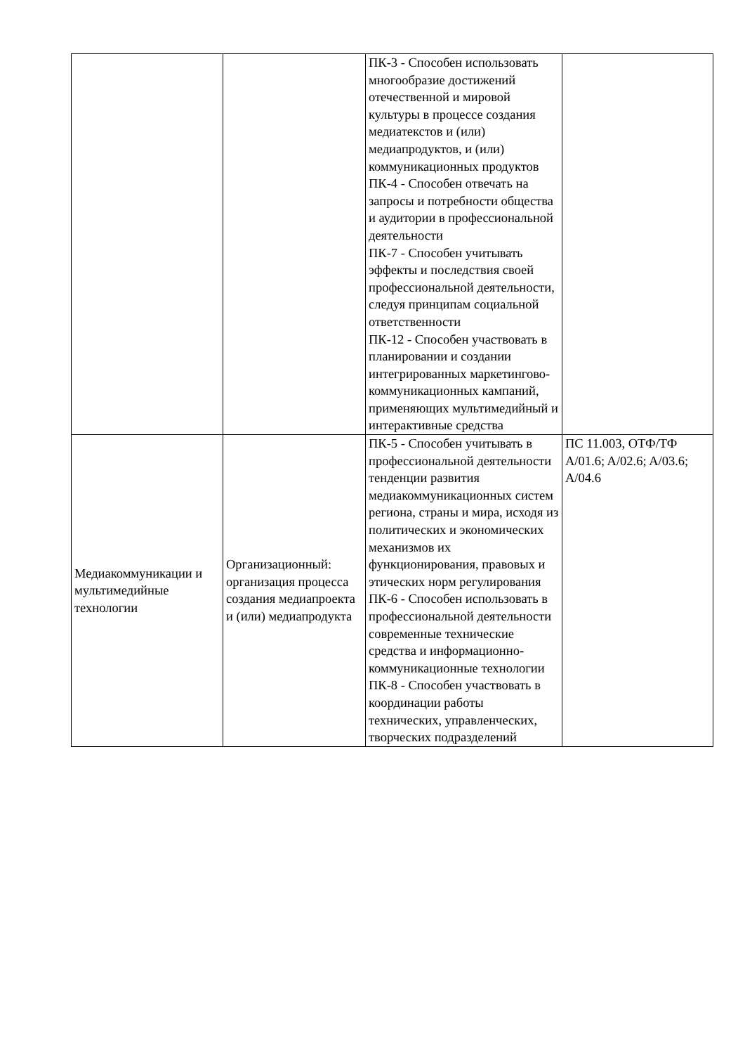| | | ПК-3 - Способен использовать многообразие достижений отечественной и мировой культуры в процессе создания медиатекстов и (или) медиапродуктов, и (или) коммуникационных продуктов ПК-4 - Способен отвечать на запросы и потребности общества и аудитории в профессиональной деятельности ПК-7 - Способен учитывать эффекты и последствия своей профессиональной деятельности, следуя принципам социальной ответственности ПК-12 - Способен участвовать в планировании и создании интегрированных маркетингово-коммуникационных кампаний, применяющих мультимедийный и интерактивные средства | |
| Медиакоммуникации и мультимедийные технологии | Организационный: организация процесса создания медиапроекта и (или) медиапродукта | ПК-5 - Способен учитывать в профессиональной деятельности тенденции развития медиакоммуникационных систем региона, страны и мира, исходя из политических и экономических механизмов их функционирования, правовых и этических норм регулирования ПК-6 - Способен использовать в профессиональной деятельности современные технические средства и информационно-коммуникационные технологии ПК-8 - Способен участвовать в координации работы технических, управленческих, творческих подразделений | ПС 11.003, ОТФ/ТФ A/01.6; A/02.6; A/03.6; A/04.6 |